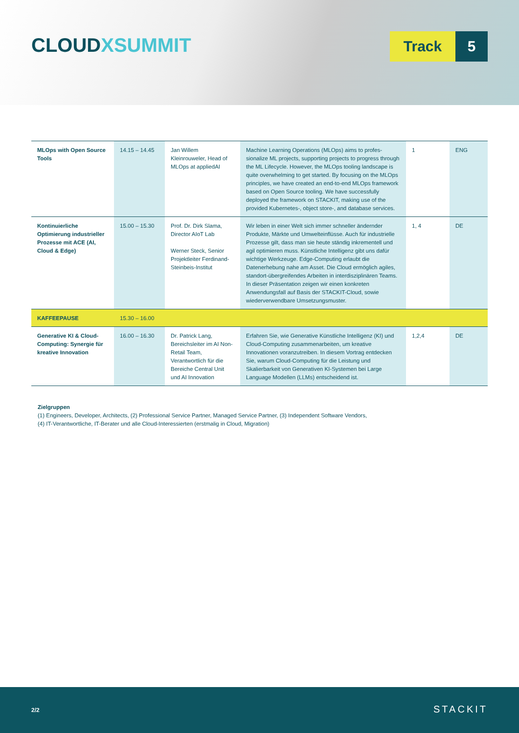CLOUDXSUMMIT
Track 5
| MLOps with Open Source Tools | 14.15 – 14.45 | Jan Willem Kleinrouweler, Head of MLOps at appliedAI | Machine Learning Operations (MLOps) aims to profes­sionalize ML projects, supporting projects to progress through the ML Lifecycle. However, the MLOps tooling landscape is quite overwhelming to get started. By focusing on the MLOps principles, we have created an end-to-end MLOps framework based on Open Source tooling. We have successfully deployed the framework on STACKIT, making use of the provided Kubernetes-, object store-, and database services. | 1 | ENG |
| Kontinuierliche Optimierung industriel­ler Prozesse mit ACE (AI, Cloud & Edge) | 15.00 – 15.30 | Prof. Dr. Dirk Slama, Director AIoT Lab Werner Steck, Senior Projektleiter Ferdinand-Steinbeis-Institut | Wir leben in einer Welt sich immer schneller ändernder Produkte, Märkte und Umwelteinflüsse. Auch für industrielle Prozesse gilt, dass man sie heute ständig inkrementell und agil optimieren muss. Künstliche Intelligenz gibt uns dafür wichtige Werkzeuge. Edge-Computing erlaubt die Datenerhebung nahe am Asset. Die Cloud ermöglich agiles, standort-übergreifendes Arbeiten in interdisziplinären Teams. In dieser Präsen­tation zeigen wir einen konkreten Anwendungsfall auf Basis der STACKIT-Cloud, sowie wiederverwendbare Umsetzungsmuster. | 1, 4 | DE |
| KAFFEEPAUSE | 15.30 – 16.00 | | | | |
| Generative KI & Cloud-Computing: Synergie für kreative Innovation | 16.00 – 16.30 | Dr. Patrick Lang, Bereichsleiter im AI Non-Retail Team, Verantwortlich für die Bereiche Central Unit und AI Innovation | Erfahren Sie, wie Generative Künstliche Intelligenz (KI) und Cloud-Computing zusammenarbeiten, um kreative Innovationen voranzutreiben. In diesem Vortrag ent­decken Sie, warum Cloud-Computing für die Leistung und Skalierbarkeit von Generativen KI-Systemen bei Large Language Modellen (LLMs) entscheidend ist. | 1,2,4 | DE |
Zielgruppen
(1) Engineers, Developer, Architects, (2) Professional Service Partner, Managed Service Partner, (3) Independent Software Vendors,
(4) IT-Verantwortliche, IT-Berater und alle Cloud-Interessierten (erstmalig in Cloud, Migration)
2/2 STACKIT